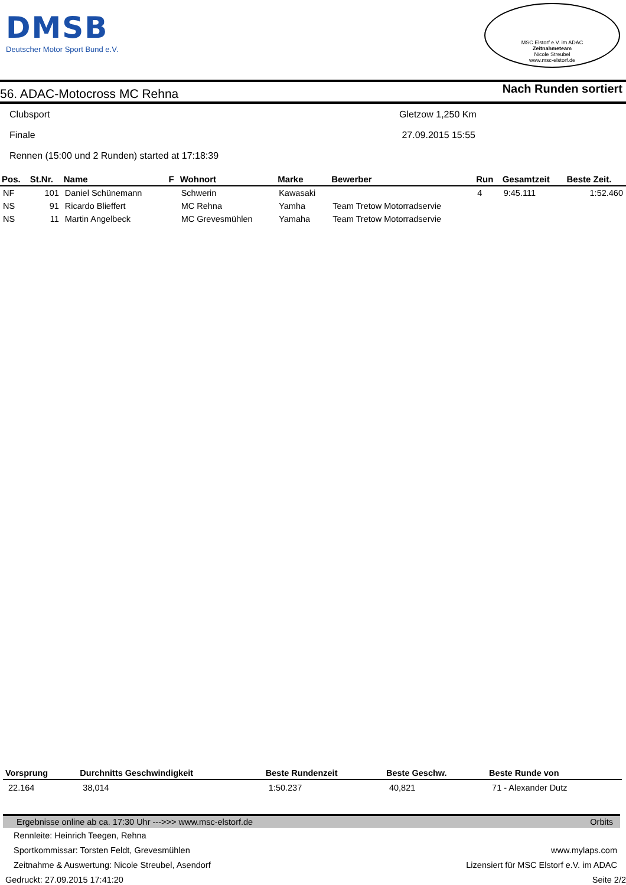DMSB
Deutscher Motor Sport Bund e.V.
MSC Elstorf e.V. im ADAC
Zeitnahmeteam
Nicole Streubel
www.msc-elstorf.de
56. ADAC-Motocross MC Rehna
Nach Runden sortiert
Clubsport Gletzow 1,250 Km
Finale 27.09.2015 15:55
Rennen (15:00 und 2 Runden) started at 17:18:39
| Pos. | St.Nr. | Name | F | Wohnort | Marke | Bewerber | Run | Gesamtzeit | Beste Zeit. |
| --- | --- | --- | --- | --- | --- | --- | --- | --- | --- |
| NF | 101 | Daniel Schünemann | | Schwerin | Kawasaki | | 4 | 9:45.111 | 1:52.460 |
| NS | 91 | Ricardo Blieffert | | MC Rehna | Yamha | Team Tretow Motorradservie | | | |
| NS | 11 | Martin Angelbeck | | MC Grevesmühlen | Yamaha | Team Tretow Motorradservie | | | |
| Vorsprung | Durchnitts Geschwindigkeit | Beste Rundenzeit | Beste Geschw. | Beste Runde von |
| --- | --- | --- | --- | --- |
| 22.164 | 38,014 | 1:50.237 | 40,821 | 71 - Alexander Dutz |
Ergebnisse online ab ca. 17:30 Uhr --->>> www.msc-elstorf.de Orbits
Rennleite: Heinrich Teegen, Rehna
Sportkommissar: Torsten Feldt, Grevesmühlen www.mylaps.com
Zeitnahme & Auswertung: Nicole Streubel, Asendorf Lizensiert für MSC Elstorf e.V. im ADAC
Gedruckt: 27.09.2015 17:41:20 Seite 2/2